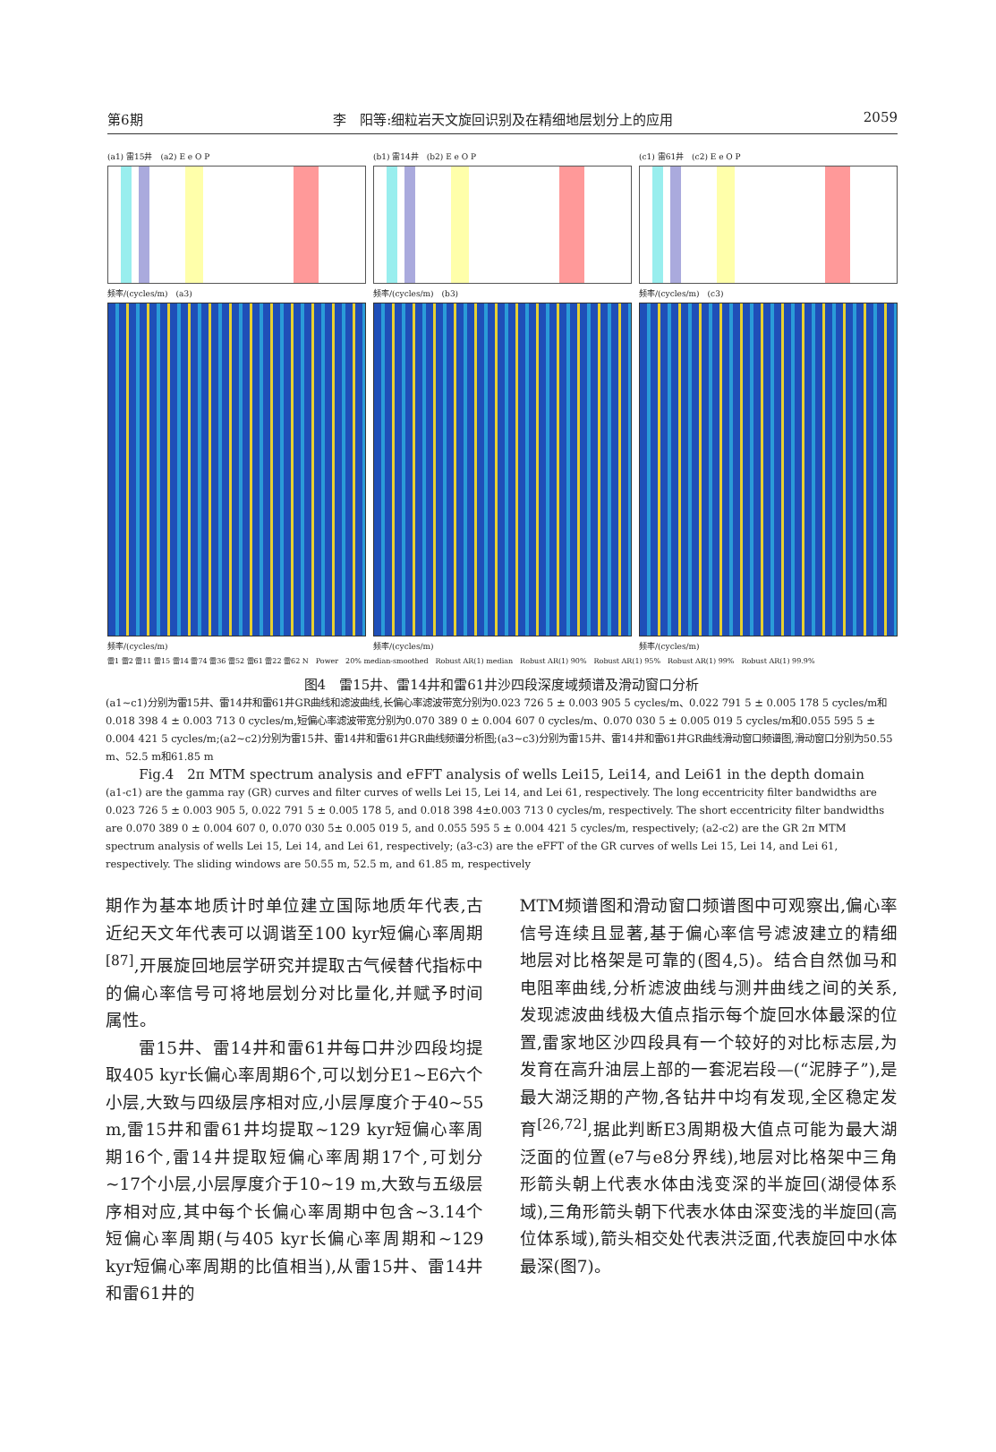第6期 李　阳等:细粒岩天文旋回识别及在精细地层划分上的应用 2059
(a1) 雷15井　(a2) E e O P
频率/(cycles/m)　(a3)
频率/(cycles/m)
(b1) 雷14井　(b2) E e O P
频率/(cycles/m)　(b3)
频率/(cycles/m)
(c1) 雷61井　(c2) E e O P
频率/(cycles/m)　(c3)
频率/(cycles/m)
雷1 雷2 雷11 雷15 雷14 雷74 雷36 雷52 雷61 雷22 雷62 N　Power　20% median-smoothed　Robust AR(1) median　Robust AR(1) 90%　Robust AR(1) 95%　Robust AR(1) 99%　Robust AR(1) 99.9%
图4　雷15井、雷14井和雷61井沙四段深度域频谱及滑动窗口分析
(a1~c1)分别为雷15井、雷14井和雷61井GR曲线和滤波曲线,长偏心率滤波带宽分别为0.023 726 5 ± 0.003 905 5 cycles/m、0.022 791 5 ± 0.005 178 5 cycles/m和0.018 398 4 ± 0.003 713 0 cycles/m,短偏心率滤波带宽分别为0.070 389 0 ± 0.004 607 0 cycles/m、0.070 030 5 ± 0.005 019 5 cycles/m和0.055 595 5 ± 0.004 421 5 cycles/m;(a2~c2)分别为雷15井、雷14井和雷61井GR曲线频谱分析图;(a3~c3)分别为雷15井、雷14井和雷61井GR曲线滑动窗口频谱图,滑动窗口分别为50.55 m、52.5 m和61.85 m
Fig.4　2π MTM spectrum analysis and eFFT analysis of wells Lei15, Lei14, and Lei61 in the depth domain
(a1-c1) are the gamma ray (GR) curves and filter curves of wells Lei 15, Lei 14, and Lei 61, respectively. The long eccentricity filter bandwidths are 0.023 726 5 ± 0.003 905 5, 0.022 791 5 ± 0.005 178 5, and 0.018 398 4±0.003 713 0 cycles/m, respectively. The short eccentricity filter bandwidths are 0.070 389 0 ± 0.004 607 0, 0.070 030 5± 0.005 019 5, and 0.055 595 5 ± 0.004 421 5 cycles/m, respectively; (a2-c2) are the GR 2π MTM spectrum analysis of wells Lei 15, Lei 14, and Lei 61, respectively; (a3-c3) are the eFFT of the GR curves of wells Lei 15, Lei 14, and Lei 61, respectively. The sliding windows are 50.55 m, 52.5 m, and 61.85 m, respectively
期作为基本地质计时单位建立国际地质年代表,古近纪天文年代表可以调谐至100 kyr短偏心率周期<sup>[87]</sup>,开展旋回地层学研究并提取古气候替代指标中的偏心率信号可将地层划分对比量化,并赋予时间属性。
雷15井、雷14井和雷61井每口井沙四段均提取405 kyr长偏心率周期6个,可以划分E1~E6六个小层,大致与四级层序相对应,小层厚度介于40~55 m,雷15井和雷61井均提取~129 kyr短偏心率周期16个,雷14井提取短偏心率周期17个,可划分~17个小层,小层厚度介于10~19 m,大致与五级层序相对应,其中每个长偏心率周期中包含~3.14个短偏心率周期(与405 kyr长偏心率周期和~129 kyr短偏心率周期的比值相当),从雷15井、雷14井和雷61井的
MTM频谱图和滑动窗口频谱图中可观察出,偏心率信号连续且显著,基于偏心率信号滤波建立的精细地层对比格架是可靠的(图4,5)。结合自然伽马和电阻率曲线,分析滤波曲线与测井曲线之间的关系,发现滤波曲线极大值点指示每个旋回水体最深的位置,雷家地区沙四段具有一个较好的对比标志层,为发育在高升油层上部的一套泥岩段—(“泥脖子”),是最大湖泛期的产物,各钻井中均有发现,全区稳定发育<sup>[26,72]</sup>,据此判断E3周期极大值点可能为最大湖泛面的位置(e7与e8分界线),地层对比格架中三角形箭头朝上代表水体由浅变深的半旋回(湖侵体系域),三角形箭头朝下代表水体由深变浅的半旋回(高位体系域),箭头相交处代表洪泛面,代表旋回中水体最深(图7)。